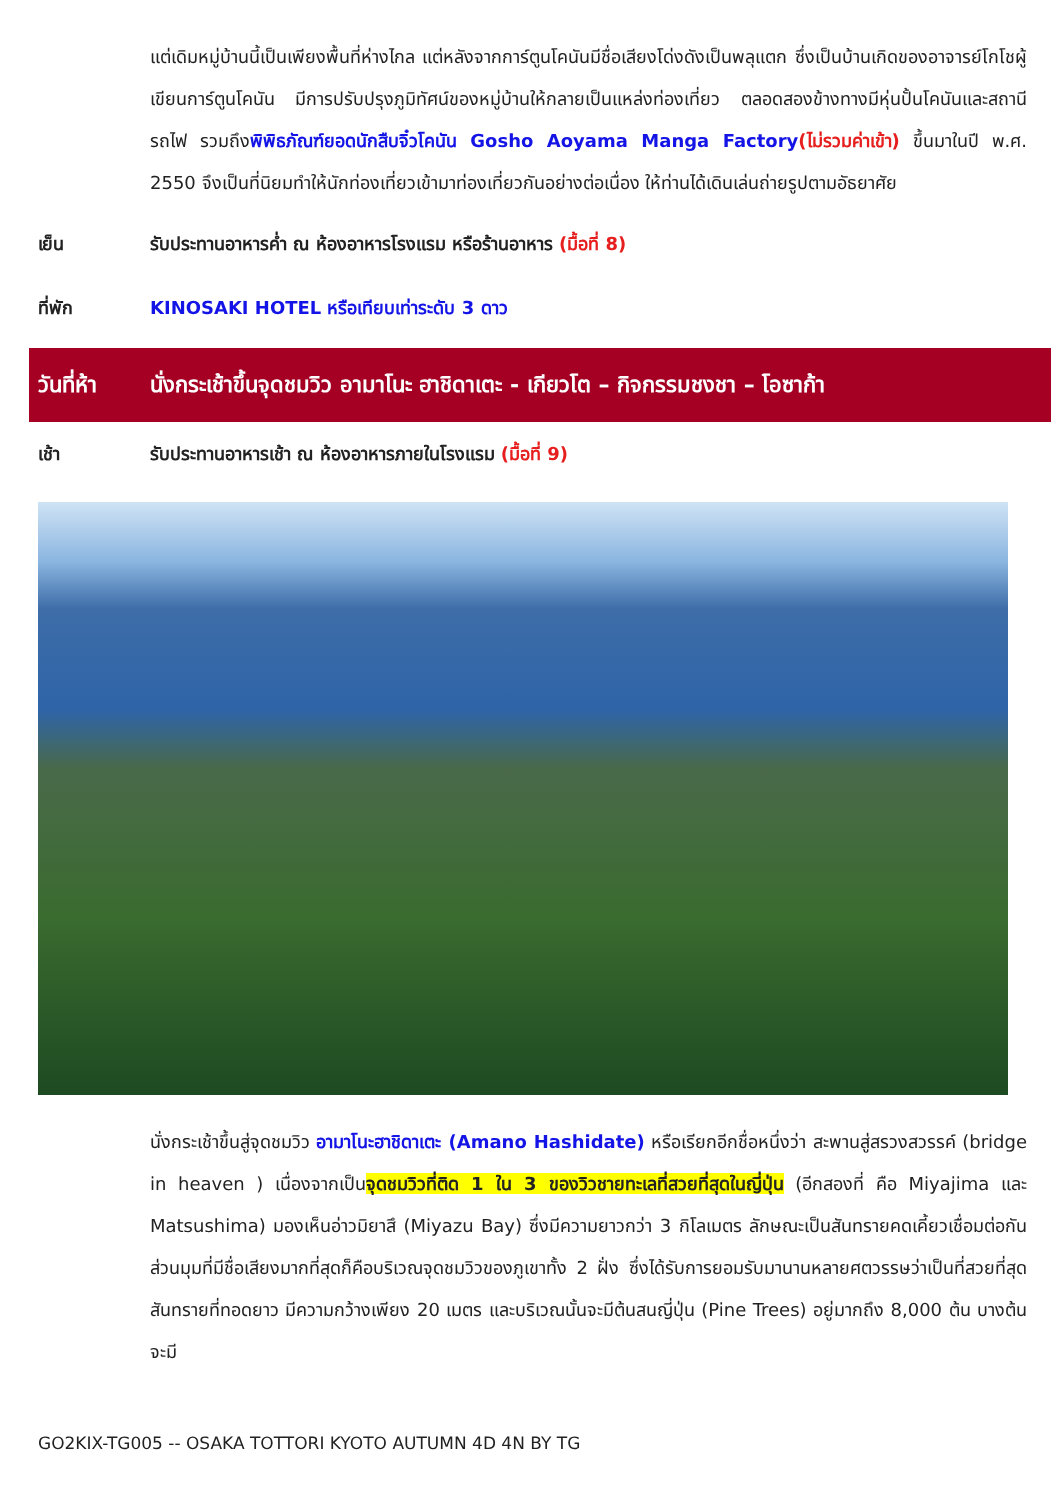แต่เดิมหมู่บ้านนี้เป็นเพียงพื้นที่ห่างไกล แต่หลังจากการ์ตูนโคนันมีชื่อเสียงโด่งดังเป็นพลุแตก ซึ่งเป็นบ้านเกิดของอาจารย์โกโชผู้เขียนการ์ตูนโคนัน มีการปรับปรุงภูมิทัศน์ของหมู่บ้านให้กลายเป็นแหล่งท่องเที่ยว ตลอดสองข้างทางมีหุ่นปั้นโคนันและสถานีรถไฟ รวมถึงพิพิธภัณฑ์ยอดนักสืบจิ๋วโคนัน Gosho Aoyama Manga Factory(ไม่รวมค่าเข้า) ขึ้นมาในปี พ.ศ. 2550 จึงเป็นที่นิยมทำให้นักท่องเที่ยวเข้ามาท่องเที่ยวกันอย่างต่อเนื่อง ให้ท่านได้เดินเล่นถ่ายรูปตามอัธยาศัย
เย็น รับประทานอาหารค่ำ ณ ห้องอาหารโรงแรม หรือร้านอาหาร (มื้อที่ 8)
ที่พัก KINOSAKI HOTEL หรือเทียบเท่าระดับ 3 ดาว
วันที่ห้า นั่งกระเช้าขึ้นจุดชมวิว อามาโนะ ฮาชิดาเตะ - เกียวโต – กิจกรรมชงชา – โอซาก้า
เช้า รับประทานอาหารเช้า ณ ห้องอาหารภายในโรงแรม (มื้อที่ 9)
นั่งกระเช้าขึ้นสู่จุดชมวิว อามาโนะฮาชิดาเตะ (Amano Hashidate) หรือเรียกอีกชื่อหนึ่งว่า สะพานสู่สรวงสวรรค์ (bridge in heaven ) เนื่องจากเป็นจุดชมวิวที่ติด 1 ใน 3 ของวิวชายทะเลที่สวยที่สุดในญี่ปุ่น (อีกสองที่ คือ Miyajima และ Matsushima) มองเห็นอ่าวมิยาสึ (Miyazu Bay) ซึ่งมีความยาวกว่า 3 กิโลเมตร ลักษณะเป็นสันทรายคดเคี้ยวเชื่อมต่อกัน ส่วนมุมที่มีชื่อเสียงมากที่สุดก็คือบริเวณจุดชมวิวของภูเขาทั้ง 2 ฝั่ง ซึ่งได้รับการยอมรับมานานหลายศตวรรษว่าเป็นที่สวยที่สุด สันทรายที่ทอดยาว มีความกว้างเพียง 20 เมตร และบริเวณนั้นจะมีต้นสนญี่ปุ่น (Pine Trees) อยู่มากถึง 8,000 ต้น บางต้นจะมี
GO2KIX-TG005 -- OSAKA TOTTORI KYOTO AUTUMN 4D 4N BY TG